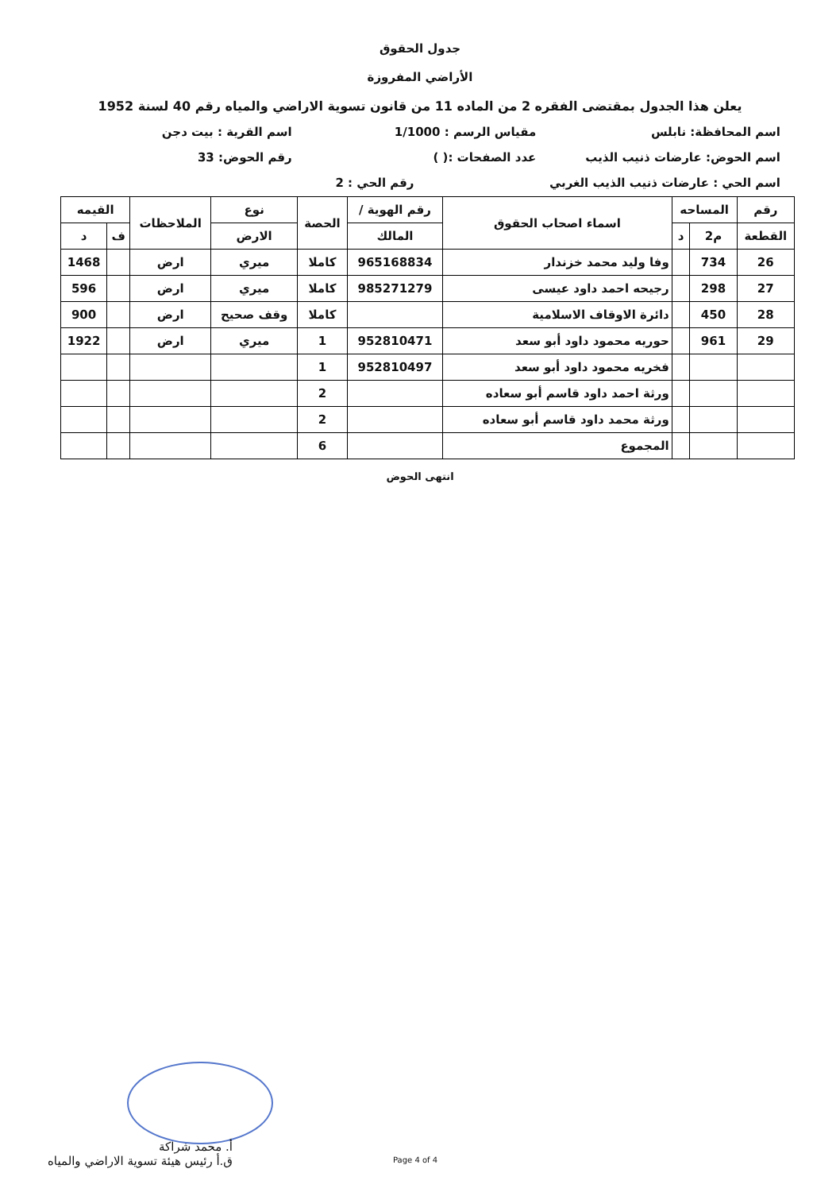جدول الحقوق
الأراضي المفروزة
يعلن هذا الجدول بمقتضى الفقره 2 من الماده 11 من قانون تسوية الاراضي والمياه رقم 40 لسنة 1952
اسم المحافظة: نابلس مقياس الرسم : 1/1000 اسم القرية : بيت دجن
اسم الحوض: عارضات ذنيب الذيب عدد الصفحات :( ) رقم الحوض: 33
اسم الحي : عارضات ذنيب الذيب الغربي رقم الحي : 2
| رقم | المساحه | | اسماء اصحاب الحقوق | رقم الهوية / | الحصة | نوع | الملاحظات | القيمه | |
| --- | --- | --- | --- | --- | --- | --- | --- | --- | --- |
| القطعة | م2 | د | | المالك | | الارض | | ف | د |
| 26 | 734 | | وفا وليد محمد خزندار | 965168834 | كاملا | ميري | ارض | | 1468 |
| 27 | 298 | | رجيحه احمد داود عيسى | 985271279 | كاملا | ميري | ارض | | 596 |
| 28 | 450 | | دائرة الاوقاف الاسلامية | | كاملا | وقف صحيح | ارض | | 900 |
| 29 | 961 | | حوريه محمود داود أبو سعد | 952810471 | 1 | ميري | ارض | | 1922 |
| | | | فخريه محمود داود أبو سعد | 952810497 | 1 | | | | |
| | | | ورثة احمد داود قاسم أبو سعاده | | 2 | | | | |
| | | | ورثة محمد داود قاسم أبو سعاده | | 2 | | | | |
| | | | المجموع | | 6 | | | | |
انتهى الحوض
أ. محمد شراكة
ق.أ رئيس هيئة تسوية الاراضي والمياه
Page 4 of 4